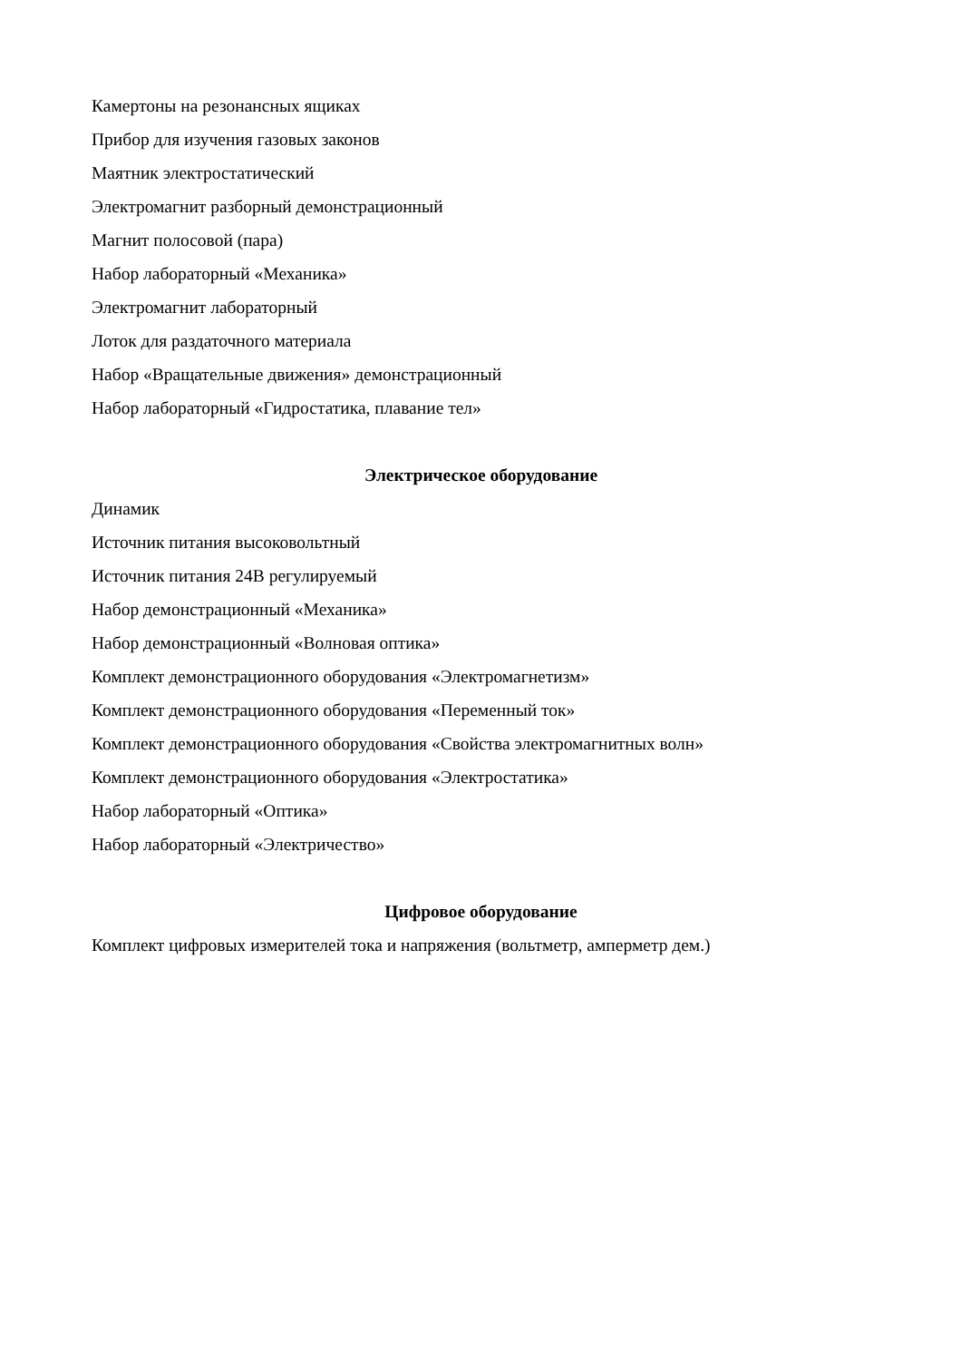Камертоны на резонансных ящиках
Прибор для изучения газовых законов
Маятник электростатический
Электромагнит разборный демонстрационный
Магнит полосовой (пара)
Набор лабораторный «Механика»
Электромагнит лабораторный
Лоток для раздаточного материала
Набор «Вращательные движения» демонстрационный
Набор лабораторный «Гидростатика, плавание тел»
Электрическое оборудование
Динамик
Источник питания высоковольтный
Источник питания 24В регулируемый
Набор демонстрационный «Механика»
Набор демонстрационный «Волновая оптика»
Комплект демонстрационного оборудования «Электромагнетизм»
Комплект демонстрационного оборудования «Переменный ток»
Комплект демонстрационного оборудования «Свойства электромагнитных волн»
Комплект демонстрационного оборудования «Электростатика»
Набор лабораторный «Оптика»
Набор лабораторный «Электричество»
Цифровое оборудование
Комплект цифровых измерителей тока и напряжения (вольтметр, амперметр дем.)